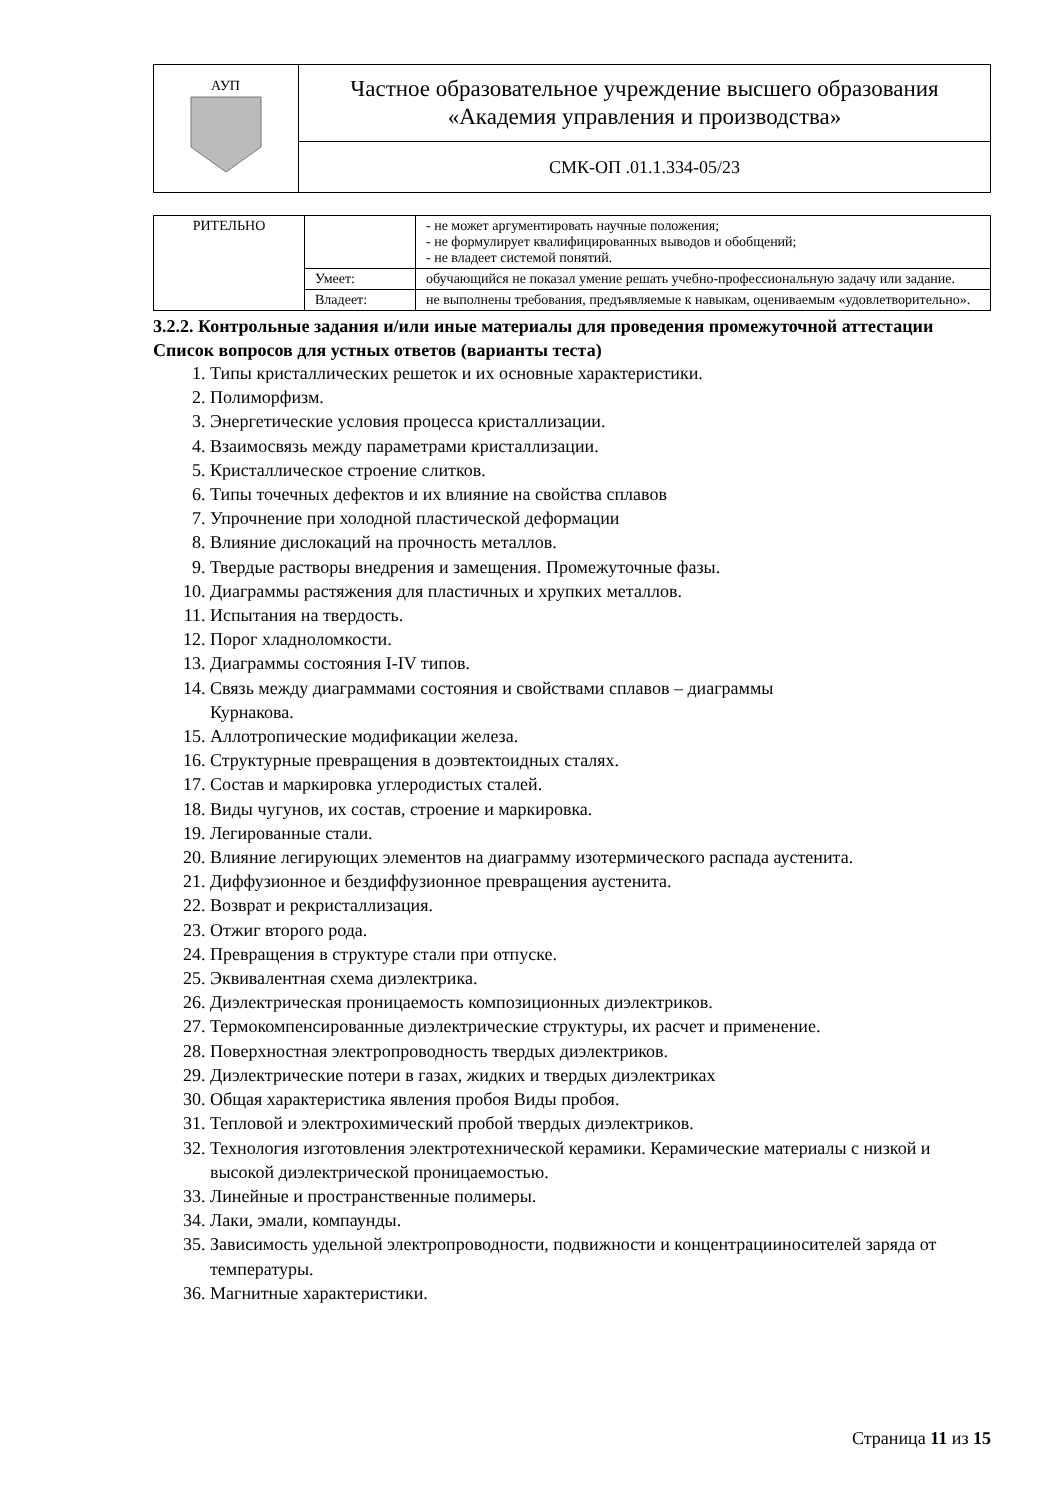| АУП | Частное образовательное учреждение высшего образования «Академия управления и производства» |
| | СМК-ОП .01.1.334-05/23 |
| РИТЕЛЬНО | | - не может аргументировать научные положения; - не формулирует квалифицированных выводов и обобщений; - не владеет системой понятий. |
| | Умеет: | обучающийся не показал умение решать учебно-профессиональную задачу или задание. |
| | Владеет: | не выполнены требования, предъявляемые к навыкам, оцениваемым «удовлетворительно». |
3.2.2. Контрольные задания и/или иные материалы для проведения промежуточной аттестации
Список вопросов для устных ответов (варианты теста)
1. Типы кристаллических решеток и их основные характеристики.
2. Полиморфизм.
3. Энергетические условия процесса кристаллизации.
4. Взаимосвязь между параметрами кристаллизации.
5. Кристаллическое строение слитков.
6. Типы точечных дефектов и их влияние на свойства сплавов
7. Упрочнение при холодной пластической деформации
8. Влияние дислокаций на прочность металлов.
9. Твердые растворы внедрения и замещения. Промежуточные фазы.
10. Диаграммы растяжения для пластичных и хрупких металлов.
11. Испытания на твердость.
12. Порог хладноломкости.
13. Диаграммы состояния I-IV типов.
14. Связь между диаграммами состояния и свойствами сплавов – диаграммы
Курнакова.
15. Аллотропические модификации железа.
16. Структурные превращения в доэвтектоидных сталях.
17. Состав и маркировка углеродистых сталей.
18. Виды чугунов, их состав, строение и маркировка.
19. Легированные стали.
20. Влияние легирующих элементов на диаграмму изотермического распада аустенита.
21. Диффузионное и бездиффузионное превращения аустенита.
22. Возврат и рекристаллизация.
23. Отжиг второго рода.
24. Превращения в структуре стали при отпуске.
25. Эквивалентная схема диэлектрика.
26. Диэлектрическая проницаемость композиционных диэлектриков.
27. Термокомпенсированные диэлектрические структуры, их расчет и применение.
28. Поверхностная электропроводность твердых диэлектриков.
29. Диэлектрические потери в газах, жидких и твердых диэлектриках
30. Общая характеристика явления пробоя Виды пробоя.
31. Тепловой и электрохимический пробой твердых диэлектриков.
32. Технология изготовления электротехнической керамики. Керамические материалы с низкой и высокой диэлектрической проницаемостью.
33. Линейные и пространственные полимеры.
34. Лаки, эмали, компаунды.
35. Зависимость удельной электропроводности, подвижности и концентрацииносителей заряда от температуры.
36. Магнитные характеристики.
Страница 11 из 15